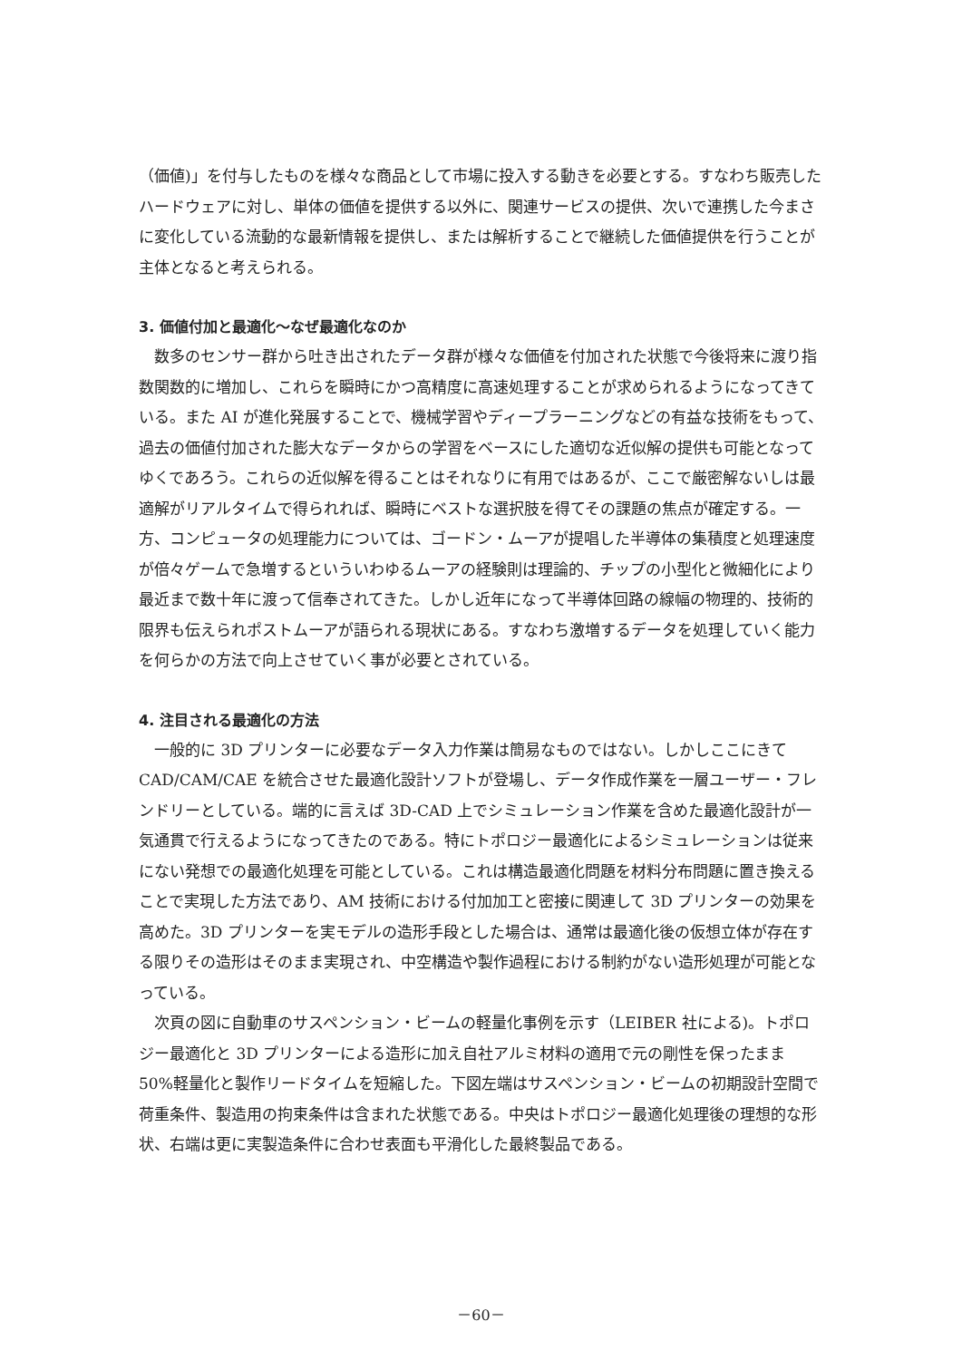（価値)」を付与したものを様々な商品として市場に投入する動きを必要とする。すなわち販売したハードウェアに対し、単体の価値を提供する以外に、関連サービスの提供、次いで連携した今まさに変化している流動的な最新情報を提供し、または解析することで継続した価値提供を行うことが主体となると考えられる。
3. 価値付加と最適化～なぜ最適化なのか
数多のセンサー群から吐き出されたデータ群が様々な価値を付加された状態で今後将来に渡り指数関数的に増加し、これらを瞬時にかつ高精度に高速処理することが求められるようになってきている。また AI が進化発展することで、機械学習やディープラーニングなどの有益な技術をもって、過去の価値付加された膨大なデータからの学習をベースにした適切な近似解の提供も可能となってゆくであろう。これらの近似解を得ることはそれなりに有用ではあるが、ここで厳密解ないしは最適解がリアルタイムで得られれば、瞬時にベストな選択肢を得てその課題の焦点が確定する。一方、コンピュータの処理能力については、ゴードン・ムーアが提唱した半導体の集積度と処理速度が倍々ゲームで急増するといういわゆるムーアの経験則は理論的、チップの小型化と微細化により最近まで数十年に渡って信奉されてきた。しかし近年になって半導体回路の線幅の物理的、技術的限界も伝えられポストムーアが語られる現状にある。すなわち激増するデータを処理していく能力を何らかの方法で向上させていく事が必要とされている。
4. 注目される最適化の方法
一般的に 3D プリンターに必要なデータ入力作業は簡易なものではない。しかしここにきて CAD/CAM/CAE を統合させた最適化設計ソフトが登場し、データ作成作業を一層ユーザー・フレンドリーとしている。端的に言えば 3D-CAD 上でシミュレーション作業を含めた最適化設計が一気通貫で行えるようになってきたのである。特にトポロジー最適化によるシミュレーションは従来にない発想での最適化処理を可能としている。これは構造最適化問題を材料分布問題に置き換えることで実現した方法であり、AM 技術における付加加工と密接に関連して 3D プリンターの効果を高めた。3D プリンターを実モデルの造形手段とした場合は、通常は最適化後の仮想立体が存在する限りその造形はそのまま実現され、中空構造や製作過程における制約がない造形処理が可能となっている。
次頁の図に自動車のサスペンション・ビームの軽量化事例を示す（LEIBER 社による)。トポロジー最適化と 3D プリンターによる造形に加え自社アルミ材料の適用で元の剛性を保ったまま 50%軽量化と製作リードタイムを短縮した。下図左端はサスペンション・ビームの初期設計空間で荷重条件、製造用の拘束条件は含まれた状態である。中央はトポロジー最適化処理後の理想的な形状、右端は更に実製造条件に合わせ表面も平滑化した最終製品である。
－60－